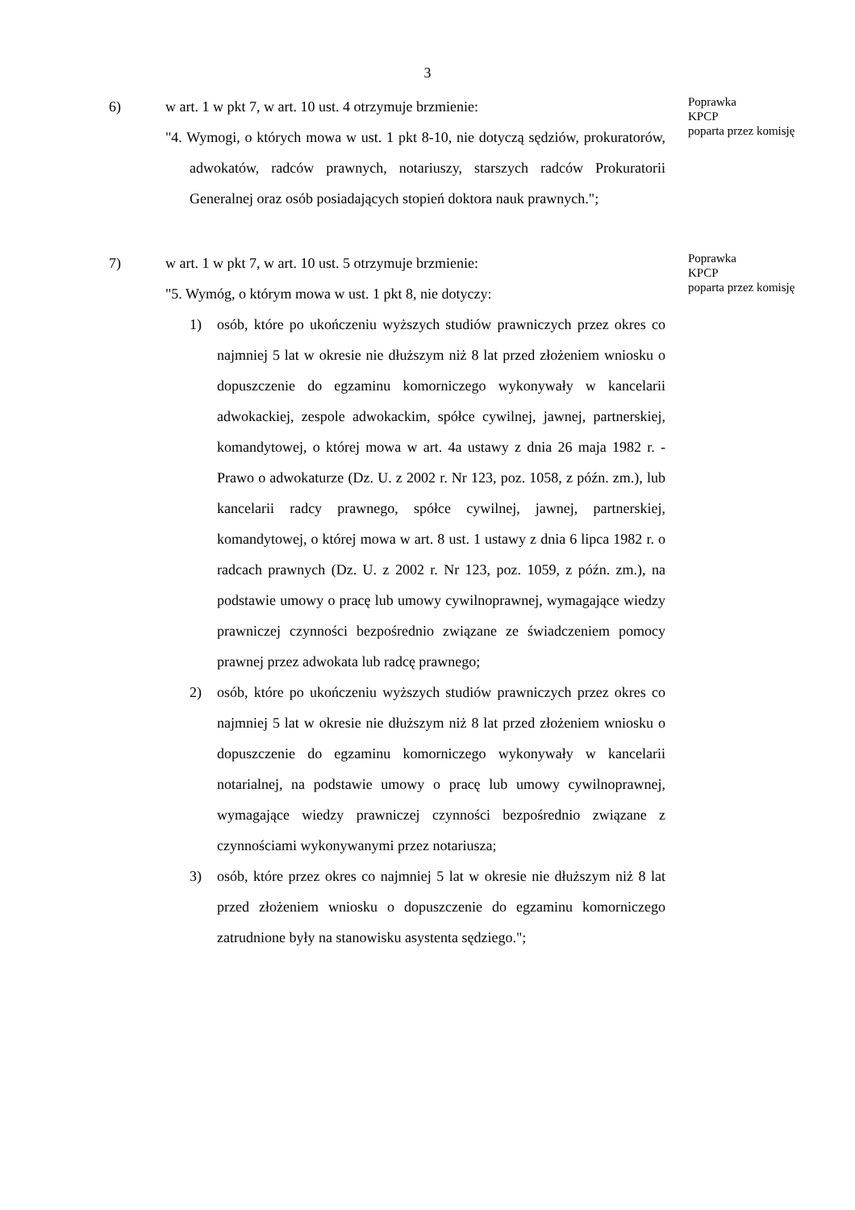3
6) w art. 1 w pkt 7, w art. 10 ust. 4 otrzymuje brzmienie:
"4. Wymogi, o których mowa w ust. 1 pkt 8-10, nie dotyczą sędziów, prokuratorów, adwokatów, radców prawnych, notariuszy, starszych radców Prokuratorii Generalnej oraz osób posiadających stopień doktora nauk prawnych.";
Poprawka
KPCP
poparta przez komisję
7) w art. 1 w pkt 7, w art. 10 ust. 5 otrzymuje brzmienie:
"5. Wymóg, o którym mowa w ust. 1 pkt 8, nie dotyczy:
1) osób, które po ukończeniu wyższych studiów prawniczych przez okres co najmniej 5 lat w okresie nie dłuższym niż 8 lat przed złożeniem wniosku o dopuszczenie do egzaminu komorniczego wykonywały w kancelarii adwokackiej, zespole adwokackim, spółce cywilnej, jawnej, partnerskiej, komandytowej, o której mowa w art. 4a ustawy z dnia 26 maja 1982 r. - Prawo o adwokaturze (Dz. U. z 2002 r. Nr 123, poz. 1058, z późn. zm.), lub kancelarii radcy prawnego, spółce cywilnej, jawnej, partnerskiej, komandytowej, o której mowa w art. 8 ust. 1 ustawy z dnia 6 lipca 1982 r. o radcach prawnych (Dz. U. z 2002 r. Nr 123, poz. 1059, z późn. zm.), na podstawie umowy o pracę lub umowy cywilnoprawnej, wymagające wiedzy prawniczej czynności bezpośrednio związane ze świadczeniem pomocy prawnej przez adwokata lub radcę prawnego;
2) osób, które po ukończeniu wyższych studiów prawniczych przez okres co najmniej 5 lat w okresie nie dłuższym niż 8 lat przed złożeniem wniosku o dopuszczenie do egzaminu komorniczego wykonywały w kancelarii notarialnej, na podstawie umowy o pracę lub umowy cywilnoprawnej, wymagające wiedzy prawniczej czynności bezpośrednio związane z czynnościami wykonywanymi przez notariusza;
3) osób, które przez okres co najmniej 5 lat w okresie nie dłuższym niż 8 lat przed złożeniem wniosku o dopuszczenie do egzaminu komorniczego zatrudnione były na stanowisku asystenta sędziego.";
Poprawka
KPCP
poparta przez komisję